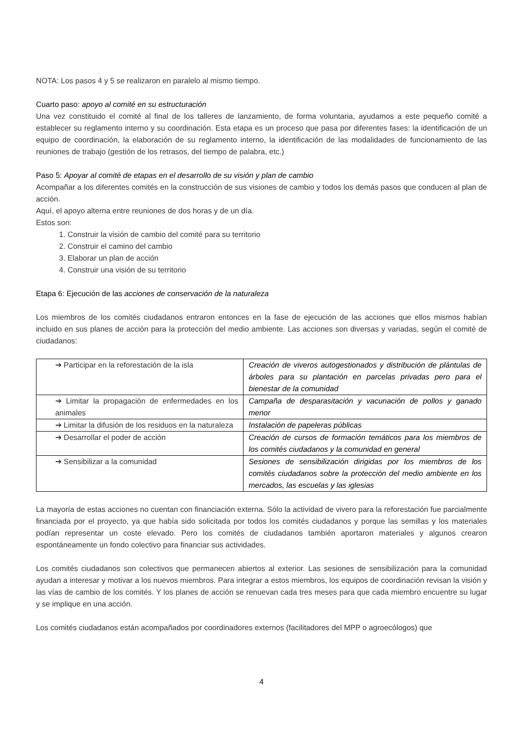NOTA: Los pasos 4 y 5 se realizaron en paralelo al mismo tiempo.
Cuarto paso: apoyo al comité en su estructuración
Una vez constituido el comité al final de los talleres de lanzamiento, de forma voluntaria, ayudamos a este pequeño comité a establecer su reglamento interno y su coordinación. Esta etapa es un proceso que pasa por diferentes fases: la identificación de un equipo de coordinación, la elaboración de su reglamento interno, la identificación de las modalidades de funcionamiento de las reuniones de trabajo (gestión de los retrasos, del tiempo de palabra, etc.)
Paso 5: Apoyar al comité de etapas en el desarrollo de su visión y plan de cambio
Acompañar a los diferentes comités en la construcción de sus visiones de cambio y todos los demás pasos que conducen al plan de acción.
Aquí, el apoyo alterna entre reuniones de dos horas y de un día.
Estos son:
1. Construir la visión de cambio del comité para su territorio
2. Construir el camino del cambio
3. Elaborar un plan de acción
4. Construir una visión de su territorio
Etapa 6: Ejecución de las acciones de conservación de la naturaleza
Los miembros de los comités ciudadanos entraron entonces en la fase de ejecución de las acciones que ellos mismos habían incluido en sus planes de acción para la protección del medio ambiente. Las acciones son diversas y variadas, según el comité de ciudadanos:
| ➔ Participar en la reforestación de la isla | Creación de viveros autogestionados y distribución de plántulas de árboles para su plantación en parcelas privadas pero para el bienestar de la comunidad |
| ➔ Limitar la propagación de enfermedades en los animales | Campaña de desparasitación y vacunación de pollos y ganado menor |
| ➔ Limitar la difusión de los residuos en la naturaleza | Instalación de papeleras públicas |
| ➔ Desarrollar el poder de acción | Creación de cursos de formación temáticos para los miembros de los comités ciudadanos y la comunidad en general |
| ➔ Sensibilizar a la comunidad | Sesiones de sensibilización dirigidas por los miembros de los comités ciudadanos sobre la protección del medio ambiente en los mercados, las escuelas y las iglesias |
La mayoría de estas acciones no cuentan con financiación externa. Sólo la actividad de vivero para la reforestación fue parcialmente financiada por el proyecto, ya que había sido solicitada por todos los comités ciudadanos y porque las semillas y los materiales podían representar un coste elevado. Pero los comités de ciudadanos también aportaron materiales y algunos crearon espontáneamente un fondo colectivo para financiar sus actividades.
Los comités ciudadanos son colectivos que permanecen abiertos al exterior. Las sesiones de sensibilización para la comunidad ayudan a interesar y motivar a los nuevos miembros. Para integrar a estos miembros, los equipos de coordinación revisan la visión y las vías de cambio de los comités. Y los planes de acción se renuevan cada tres meses para que cada miembro encuentre su lugar y se implique en una acción.
Los comités ciudadanos están acompañados por coordinadores externos (facilitadores del MPP o agroecólogos) que
4